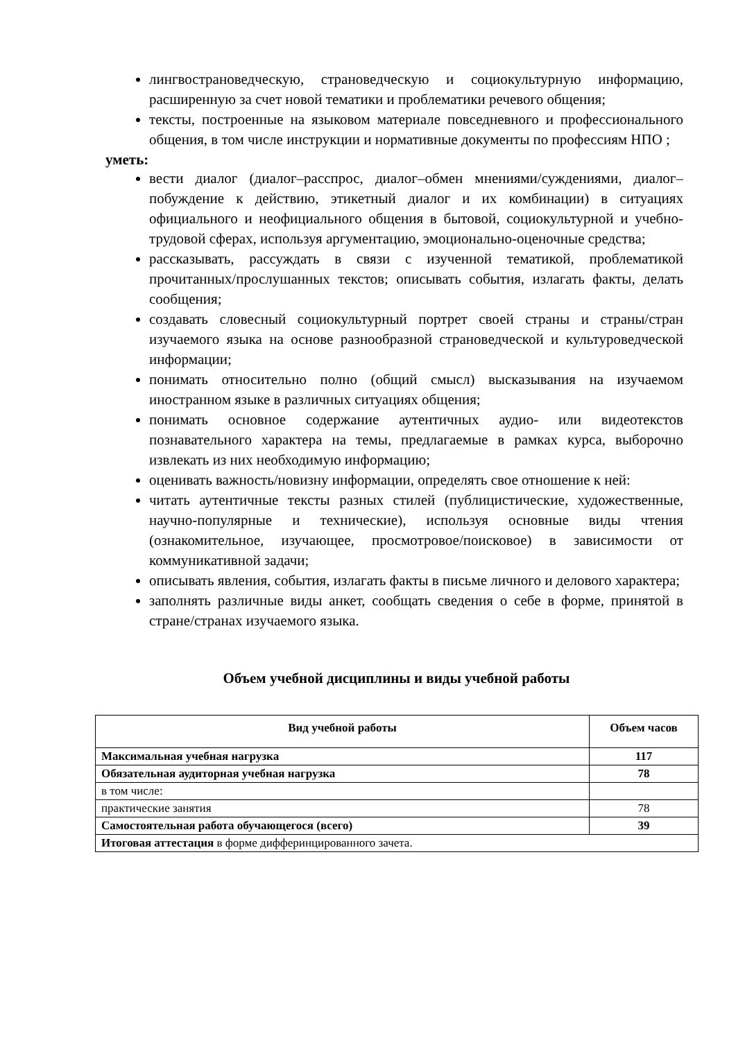лингвострановедческую, страноведческую и социокультурную информацию, расширенную за счет новой тематики и проблематики речевого общения;
тексты, построенные на языковом материале повседневного и профессионального общения, в том числе инструкции и нормативные документы по профессиям НПО ;
уметь:
вести диалог (диалог–расспрос, диалог–обмен мнениями/суждениями, диалог–побуждение к действию, этикетный диалог и их комбинации) в ситуациях официального и неофициального общения в бытовой, социокультурной и учебно-трудовой сферах, используя аргументацию, эмоционально-оценочные средства;
рассказывать, рассуждать в связи с изученной тематикой, проблематикой прочитанных/прослушанных текстов; описывать события, излагать факты, делать сообщения;
создавать словесный социокультурный портрет своей страны и страны/стран изучаемого языка на основе разнообразной страноведческой и культуроведческой информации;
понимать относительно полно (общий смысл) высказывания на изучаемом иностранном языке в различных ситуациях общения;
понимать основное содержание аутентичных аудио- или видеотекстов познавательного характера на темы, предлагаемые в рамках курса, выборочно извлекать из них необходимую информацию;
оценивать важность/новизну информации, определять свое отношение к ней:
читать аутентичные тексты разных стилей (публицистические, художественные, научно-популярные и технические), используя основные виды чтения (ознакомительное, изучающее, просмотровое/поисковое) в зависимости от коммуникативной задачи;
описывать явления, события, излагать факты в письме личного и делового характера;
заполнять различные виды анкет, сообщать сведения о себе в форме, принятой в стране/странах изучаемого языка.
Объем учебной дисциплины и виды учебной работы
| Вид учебной работы | Объем часов |
| --- | --- |
| Максимальная учебная нагрузка | 117 |
| Обязательная аудиторная учебная нагрузка | 78 |
| в том числе: | |
| практические занятия | 78 |
| Самостоятельная работа обучающегося (всего) | 39 |
| Итоговая аттестация в форме дифферинцированного зачета. | |